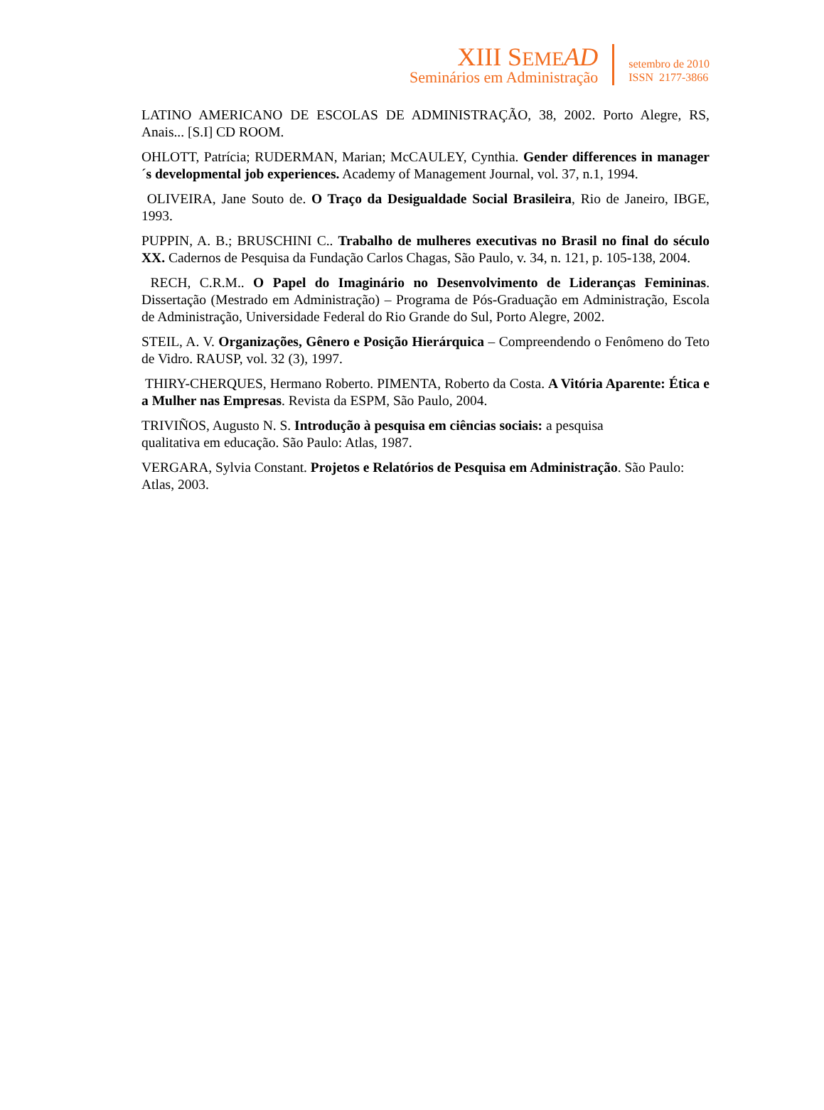XIII SEME AD
Seminários em Administração
setembro de 2010
ISSN 2177-3866
LATINO AMERICANO DE ESCOLAS DE ADMINISTRAÇÃO, 38, 2002. Porto Alegre, RS, Anais... [S.I] CD ROOM.
OHLOTT, Patrícia; RUDERMAN, Marian; McCAULEY, Cynthia. Gender differences in manager´s developmental job experiences. Academy of Management Journal, vol. 37, n.1, 1994.
OLIVEIRA, Jane Souto de. O Traço da Desigualdade Social Brasileira, Rio de Janeiro, IBGE, 1993.
PUPPIN, A. B.; BRUSCHINI C.. Trabalho de mulheres executivas no Brasil no final do século XX. Cadernos de Pesquisa da Fundação Carlos Chagas, São Paulo, v. 34, n. 121, p. 105-138, 2004.
RECH, C.R.M.. O Papel do Imaginário no Desenvolvimento de Lideranças Femininas. Dissertação (Mestrado em Administração) – Programa de Pós-Graduação em Administração, Escola de Administração, Universidade Federal do Rio Grande do Sul, Porto Alegre, 2002.
STEIL, A. V. Organizações, Gênero e Posição Hierárquica – Compreendendo o Fenômeno do Teto de Vidro. RAUSP, vol. 32 (3), 1997.
THIRY-CHERQUES, Hermano Roberto. PIMENTA, Roberto da Costa. A Vitória Aparente: Ética e a Mulher nas Empresas. Revista da ESPM, São Paulo, 2004.
TRIVIÑOS, Augusto N. S. Introdução à pesquisa em ciências sociais: a pesquisa
qualitativa em educação. São Paulo: Atlas, 1987.
VERGARA, Sylvia Constant. Projetos e Relatórios de Pesquisa em Administração. São Paulo: Atlas, 2003.